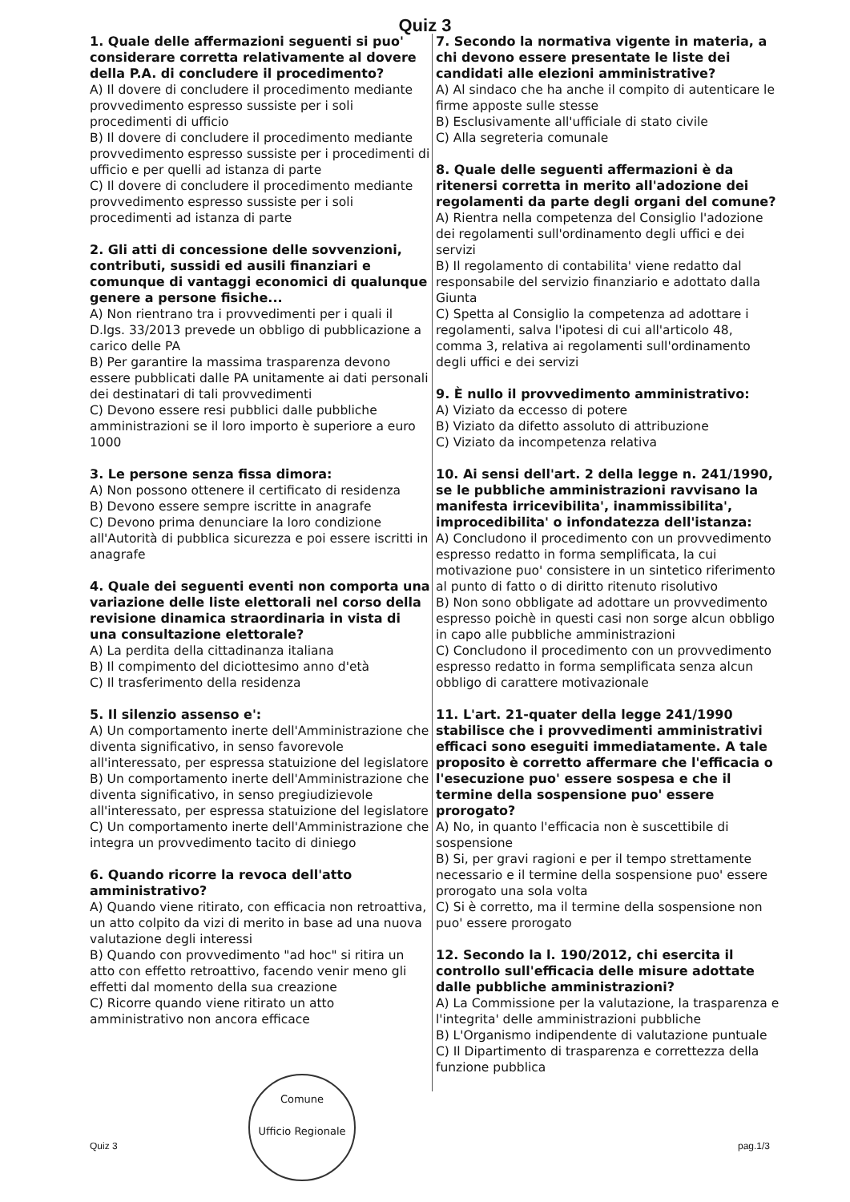Quiz 3
1. Quale delle affermazioni seguenti si puo' considerare corretta relativamente al dovere della P.A. di concludere il procedimento?
A) Il dovere di concludere il procedimento mediante provvedimento espresso sussiste per i soli procedimenti di ufficio
B) Il dovere di concludere il procedimento mediante provvedimento espresso sussiste per i procedimenti di ufficio e per quelli ad istanza di parte
C) Il dovere di concludere il procedimento mediante provvedimento espresso sussiste per i soli procedimenti ad istanza di parte
2. Gli atti di concessione delle sovvenzioni, contributi, sussidi ed ausili finanziari e comunque di vantaggi economici di qualunque genere a persone fisiche...
A) Non rientrano tra i provvedimenti per i quali il D.lgs. 33/2013 prevede un obbligo di pubblicazione a carico delle PA
B) Per garantire la massima trasparenza devono essere pubblicati dalle PA unitamente ai dati personali dei destinatari di tali provvedimenti
C) Devono essere resi pubblici dalle pubbliche amministrazioni se il loro importo è superiore a euro 1000
3. Le persone senza fissa dimora:
A) Non possono ottenere il certificato di residenza
B) Devono essere sempre iscritte in anagrafe
C) Devono prima denunciare la loro condizione all'Autorità di pubblica sicurezza e poi essere iscritti in anagrafe
4. Quale dei seguenti eventi non comporta una variazione delle liste elettorali nel corso della revisione dinamica straordinaria in vista di una consultazione elettorale?
A) La perdita della cittadinanza italiana
B) Il compimento del diciottesimo anno d'età
C) Il trasferimento della residenza
5. Il silenzio assenso e':
A) Un comportamento inerte dell'Amministrazione che diventa significativo, in senso favorevole all'interessato, per espressa statuizione del legislatore
B) Un comportamento inerte dell'Amministrazione che diventa significativo, in senso pregiudizievole all'interessato, per espressa statuizione del legislatore
C) Un comportamento inerte dell'Amministrazione che integra un provvedimento tacito di diniego
6. Quando ricorre la revoca dell'atto amministrativo?
A) Quando viene ritirato, con efficacia non retroattiva, un atto colpito da vizi di merito in base ad una nuova valutazione degli interessi
B) Quando con provvedimento "ad hoc" si ritira un atto con effetto retroattivo, facendo venir meno gli effetti dal momento della sua creazione
C) Ricorre quando viene ritirato un atto amministrativo non ancora efficace
7. Secondo la normativa vigente in materia, a chi devono essere presentate le liste dei candidati alle elezioni amministrative?
A) Al sindaco che ha anche il compito di autenticare le firme apposte sulle stesse
B) Esclusivamente all'ufficiale di stato civile
C) Alla segreteria comunale
8. Quale delle seguenti affermazioni è da ritenersi corretta in merito all'adozione dei regolamenti da parte degli organi del comune?
A) Rientra nella competenza del Consiglio l'adozione dei regolamenti sull'ordinamento degli uffici e dei servizi
B) Il regolamento di contabilita' viene redatto dal responsabile del servizio finanziario e adottato dalla Giunta
C) Spetta al Consiglio la competenza ad adottare i regolamenti, salva l'ipotesi di cui all'articolo 48, comma 3, relativa ai regolamenti sull'ordinamento degli uffici e dei servizi
9. È nullo il provvedimento amministrativo:
A) Viziato da eccesso di potere
B) Viziato da difetto assoluto di attribuzione
C) Viziato da incompetenza relativa
10. Ai sensi dell'art. 2 della legge n. 241/1990, se le pubbliche amministrazioni ravvisano la manifesta irricevibilita', inammissibilita', improcedibilita' o infondatezza dell'istanza:
A) Concludono il procedimento con un provvedimento espresso redatto in forma semplificata, la cui motivazione puo' consistere in un sintetico riferimento al punto di fatto o di diritto ritenuto risolutivo
B) Non sono obbligate ad adottare un provvedimento espresso poichè in questi casi non sorge alcun obbligo in capo alle pubbliche amministrazioni
C) Concludono il procedimento con un provvedimento espresso redatto in forma semplificata senza alcun obbligo di carattere motivazionale
11. L'art. 21-quater della legge 241/1990 stabilisce che i provvedimenti amministrativi efficaci sono eseguiti immediatamente. A tale proposito è corretto affermare che l'efficacia o l'esecuzione puo' essere sospesa e che il termine della sospensione puo' essere prorogato?
A) No, in quanto l'efficacia non è suscettibile di sospensione
B) Si, per gravi ragioni e per il tempo strettamente necessario e il termine della sospensione puo' essere prorogato una sola volta
C) Si è corretto, ma il termine della sospensione non puo' essere prorogato
12. Secondo la l. 190/2012, chi esercita il controllo sull'efficacia delle misure adottate dalle pubbliche amministrazioni?
A) La Commissione per la valutazione, la trasparenza e l'integrita' delle amministrazioni pubbliche
B) L'Organismo indipendente di valutazione puntuale
C) Il Dipartimento di trasparenza e correttezza della funzione pubblica
Comune
Ufficio Regionale
Quiz 3 pag.1/3